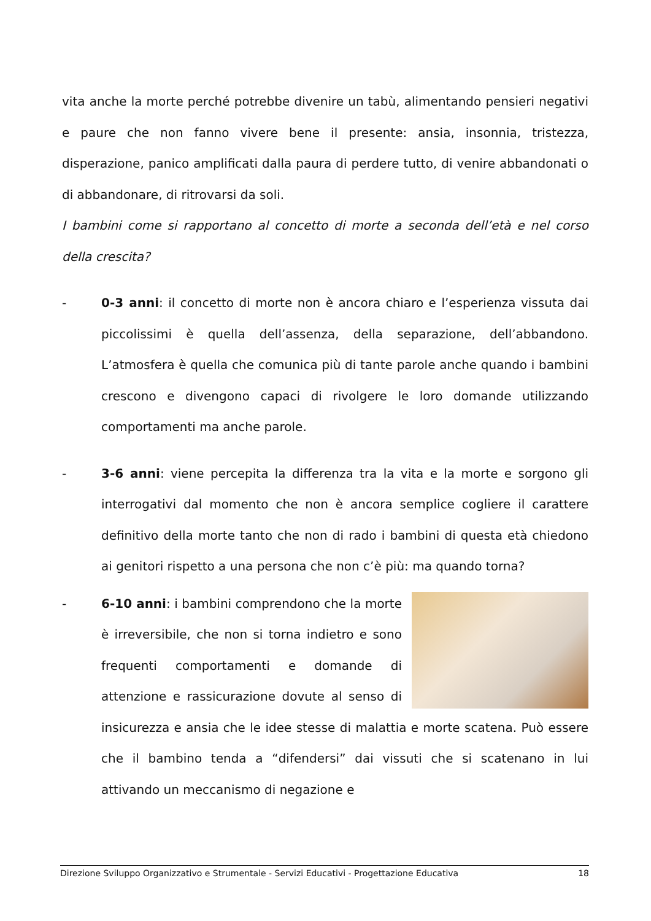vita anche la morte perché potrebbe divenire un tabù, alimentando pensieri negativi e paure che non fanno vivere bene il presente: ansia, insonnia, tristezza, disperazione, panico amplificati dalla paura di perdere tutto, di venire abbandonati o di abbandonare, di ritrovarsi da soli.
I bambini come si rapportano al concetto di morte a seconda dell’età e nel corso della crescita?
- 0-3 anni: il concetto di morte non è ancora chiaro e l’esperienza vissuta dai piccolissimi è quella dell’assenza, della separazione, dell’abbandono. L’atmosfera è quella che comunica più di tante parole anche quando i bambini crescono e divengono capaci di rivolgere le loro domande utilizzando comportamenti ma anche parole.
- 3-6 anni: viene percepita la differenza tra la vita e la morte e sorgono gli interrogativi dal momento che non è ancora semplice cogliere il carattere definitivo della morte tanto che non di rado i bambini di questa età chiedono ai genitori rispetto a una persona che non c’è più: ma quando torna?
- 6-10 anni: i bambini comprendono che la morte è irreversibile, che non si torna indietro e sono frequenti comportamenti e domande di attenzione e rassicurazione dovute al senso di insicurezza e ansia che le idee stesse di malattia e morte scatena. Può essere che il bambino tenda a “difendersi” dai vissuti che si scatenano in lui attivando un meccanismo di negazione e
Direzione Sviluppo Organizzativo e Strumentale - Servizi Educativi - Progettazione Educativa 18